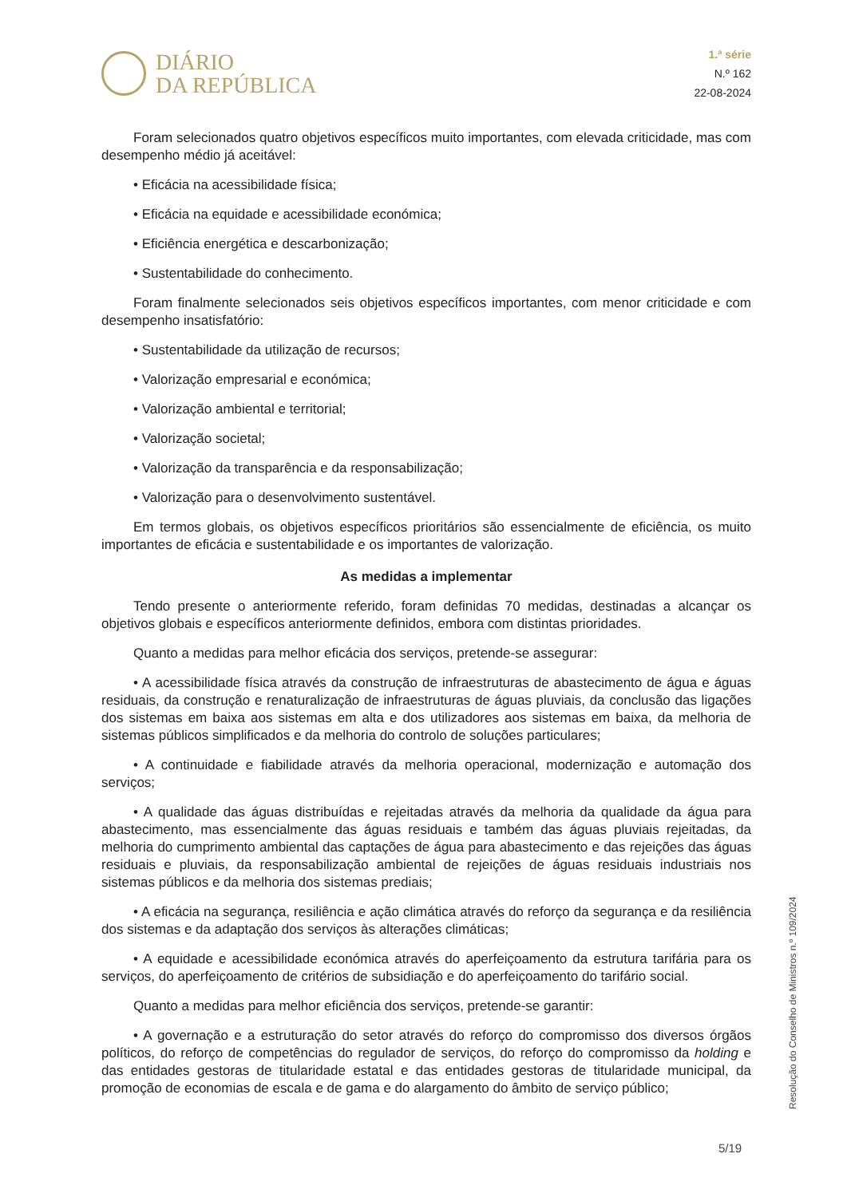DIÁRIO
DA REPÚBLICA
1.ª série
N.º 162
22-08-2024
Foram selecionados quatro objetivos específicos muito importantes, com elevada criticidade, mas com desempenho médio já aceitável:
• Eficácia na acessibilidade física;
• Eficácia na equidade e acessibilidade económica;
• Eficiência energética e descarbonização;
• Sustentabilidade do conhecimento.
Foram finalmente selecionados seis objetivos específicos importantes, com menor criticidade e com desempenho insatisfatório:
• Sustentabilidade da utilização de recursos;
• Valorização empresarial e económica;
• Valorização ambiental e territorial;
• Valorização societal;
• Valorização da transparência e da responsabilização;
• Valorização para o desenvolvimento sustentável.
Em termos globais, os objetivos específicos prioritários são essencialmente de eficiência, os muito importantes de eficácia e sustentabilidade e os importantes de valorização.
As medidas a implementar
Tendo presente o anteriormente referido, foram definidas 70 medidas, destinadas a alcançar os objetivos globais e específicos anteriormente definidos, embora com distintas prioridades.
Quanto a medidas para melhor eficácia dos serviços, pretende-se assegurar:
• A acessibilidade física através da construção de infraestruturas de abastecimento de água e águas residuais, da construção e renaturalização de infraestruturas de águas pluviais, da conclusão das ligações dos sistemas em baixa aos sistemas em alta e dos utilizadores aos sistemas em baixa, da melhoria de sistemas públicos simplificados e da melhoria do controlo de soluções particulares;
• A continuidade e fiabilidade através da melhoria operacional, modernização e automação dos serviços;
• A qualidade das águas distribuídas e rejeitadas através da melhoria da qualidade da água para abastecimento, mas essencialmente das águas residuais e também das águas pluviais rejeitadas, da melhoria do cumprimento ambiental das captações de água para abastecimento e das rejeições das águas residuais e pluviais, da responsabilização ambiental de rejeições de águas residuais industriais nos sistemas públicos e da melhoria dos sistemas prediais;
• A eficácia na segurança, resiliência e ação climática através do reforço da segurança e da resiliência dos sistemas e da adaptação dos serviços às alterações climáticas;
• A equidade e acessibilidade económica através do aperfeiçoamento da estrutura tarifária para os serviços, do aperfeiçoamento de critérios de subsidiação e do aperfeiçoamento do tarifário social.
Quanto a medidas para melhor eficiência dos serviços, pretende-se garantir:
• A governação e a estruturação do setor através do reforço do compromisso dos diversos órgãos políticos, do reforço de competências do regulador de serviços, do reforço do compromisso da holding e das entidades gestoras de titularidade estatal e das entidades gestoras de titularidade municipal, da promoção de economias de escala e de gama e do alargamento do âmbito de serviço público;
Resolução do Conselho de Ministros n.º 109/2024
5/19